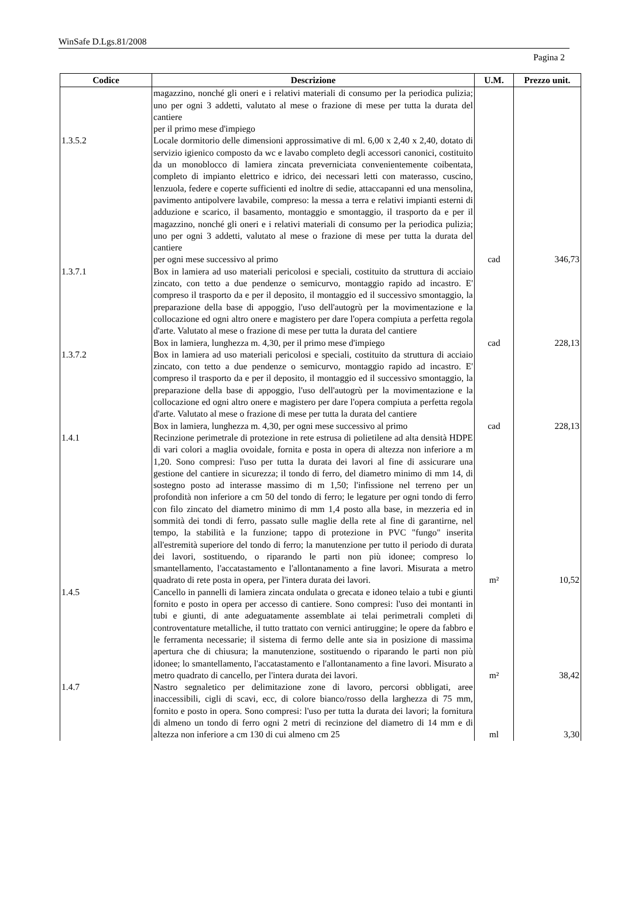WinSafe D.Lgs.81/2008
Pagina 2
| Codice | Descrizione | U.M. | Prezzo unit. |
| --- | --- | --- | --- |
| | magazzino, nonché gli oneri e i relativi materiali di consumo per la periodica pulizia; uno per ogni 3 addetti, valutato al mese o frazione di mese per tutta la durata del cantiere per il primo mese d'impiego | | |
| 1.3.5.2 | Locale dormitorio delle dimensioni approssimative di ml. 6,00 x 2,40 x 2,40, dotato di servizio igienico composto da wc e lavabo completo degli accessori canonici, costituito da un monoblocco di lamiera zincata preverniciata convenientemente coibentata, completo di impianto elettrico e idrico, dei necessari letti con materasso, cuscino, lenzuola, federe e coperte sufficienti ed inoltre di sedie, attaccapanni ed una mensolina, pavimento antipolvere lavabile, compreso: la messa a terra e relativi impianti esterni di adduzione e scarico, il basamento, montaggio e smontaggio, il trasporto da e per il magazzino, nonché gli oneri e i relativi materiali di consumo per la periodica pulizia; uno per ogni 3 addetti, valutato al mese o frazione di mese per tutta la durata del cantiere per ogni mese successivo al primo | cad | 346,73 |
| 1.3.7.1 | Box in lamiera ad uso materiali pericolosi e speciali, costituito da struttura di acciaio zincato, con tetto a due pendenze o semicurvo, montaggio rapido ad incastro. E' compreso il trasporto da e per il deposito, il montaggio ed il successivo smontaggio, la preparazione della base di appoggio, l'uso dell'autogrù per la movimentazione e la collocazione ed ogni altro onere e magistero per dare l'opera compiuta a perfetta regola d'arte. Valutato al mese o frazione di mese per tutta la durata del cantiere Box in lamiera, lunghezza m. 4,30, per il primo mese d'impiego | cad | 228,13 |
| 1.3.7.2 | Box in lamiera ad uso materiali pericolosi e speciali, costituito da struttura di acciaio zincato, con tetto a due pendenze o semicurvo, montaggio rapido ad incastro. E' compreso il trasporto da e per il deposito, il montaggio ed il successivo smontaggio, la preparazione della base di appoggio, l'uso dell'autogrù per la movimentazione e la collocazione ed ogni altro onere e magistero per dare l'opera compiuta a perfetta regola d'arte. Valutato al mese o frazione di mese per tutta la durata del cantiere Box in lamiera, lunghezza m. 4,30, per ogni mese successivo al primo | cad | 228,13 |
| 1.4.1 | Recinzione perimetrale di protezione in rete estrusa di polietilene ad alta densità HDPE di vari colori a maglia ovoidale, fornita e posta in opera di altezza non inferiore a m 1,20. Sono compresi: l'uso per tutta la durata dei lavori al fine di assicurare una gestione del cantiere in sicurezza; il tondo di ferro, del diametro minimo di mm 14, di sostegno posto ad interasse massimo di m 1,50; l'infissione nel terreno per un profondità non inferiore a cm 50 del tondo di ferro; le legature per ogni tondo di ferro con filo zincato del diametro minimo di mm 1,4 posto alla base, in mezzeria ed in sommità dei tondi di ferro, passato sulle maglie della rete al fine di garantirne, nel tempo, la stabilità e la funzione; tappo di protezione in PVC "fungo" inserita all'estremità superiore del tondo di ferro; la manutenzione per tutto il periodo di durata dei lavori, sostituendo, o riparando le parti non più idonee; compreso lo smantellamento, l'accatastamento e l'allontanamento a fine lavori. Misurata a metro quadrato di rete posta in opera, per l'intera durata dei lavori. | m² | 10,52 |
| 1.4.5 | Cancello in pannelli di lamiera zincata ondulata o grecata e idoneo telaio a tubi e giunti fornito e posto in opera per accesso di cantiere. Sono compresi: l'uso dei montanti in tubi e giunti, di ante adeguatamente assemblate ai telai perimetrali completi di controventature metalliche, il tutto trattato con vernici antiruggine; le opere da fabbro e le ferramenta necessarie; il sistema di fermo delle ante sia in posizione di massima apertura che di chiusura; la manutenzione, sostituendo o riparando le parti non più idonee; lo smantellamento, l'accatastamento e l'allontanamento a fine lavori. Misurato a metro quadrato di cancello, per l'intera durata dei lavori. | m² | 38,42 |
| 1.4.7 | Nastro segnaletico per delimitazione zone di lavoro, percorsi obbligati, aree inaccessibili, cigli di scavi, ecc, di colore bianco/rosso della larghezza di 75 mm, fornito e posto in opera. Sono compresi: l'uso per tutta la durata dei lavori; la fornitura di almeno un tondo di ferro ogni 2 metri di recinzione del diametro di 14 mm e di altezza non inferiore a cm 130 di cui almeno cm 25 | ml | 3,30 |